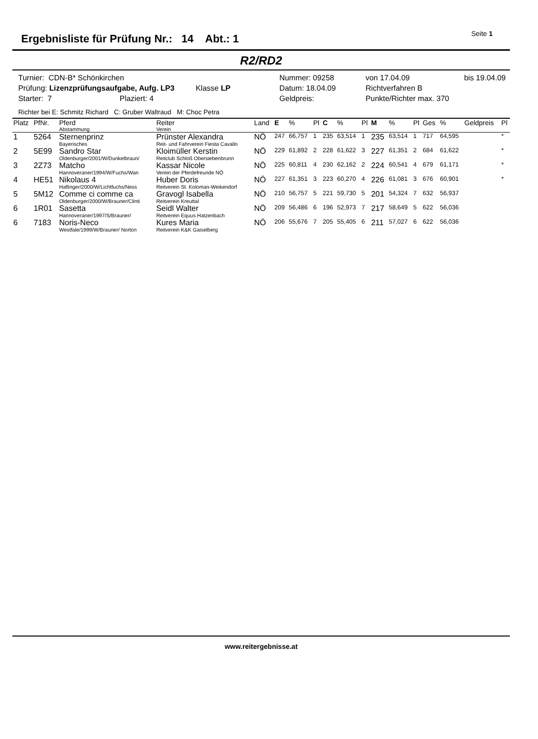Ergebnisliste für Prüfung Nr.: 14 Abt.: 1
Seite 1
R2/RD2
Turnier: CDN-B* Schönkirchen
Nummer: 09258
von 17.04.09
bis 19.04.09
Prüfung: Lizenzprüfungsaufgabe, Aufg. LP3 Klasse LP
Datum: 18.04.09
Richtverfahren B
Starter: 7 Plaziert: 4
Geldpreis:
Punkte/Richter max. 370
Richter bei E: Schmitz Richard C: Gruber Waltraud M: Choc Petra
| Platz | PfNr. | Pferd Abstammung | Reiter Verein | Land | E | % | Pl | C | % | Pl | M | % | Pl | Ges | % | Geldpreis | Pl |
| --- | --- | --- | --- | --- | --- | --- | --- | --- | --- | --- | --- | --- | --- | --- | --- | --- | --- |
| 1 | 5264 | Sternenprinz Bayerisches | Prünster Alexandra Reit- und Fahrverein Fiesta Cavallo | NÖ | 247 | 66,757 | 1 | 235 | 63,514 | 1 | 235 | 63,514 | 1 | 717 | 64,595 | | * |
| 2 | 5E99 | Sandro Star Oldenburger/2001/W/Dunkelbraun/ | Kloimüller Kerstin Reitclub Schloß Obersiebenbrunn | NÖ | 229 | 61,892 | 2 | 228 | 61,622 | 3 | 227 | 61,351 | 2 | 684 | 61,622 | | * |
| 3 | 2Z73 | Matcho Hannoveraner/1994/W/Fuchs/Wan | Kassar Nicole Verein der Pferdefreunde NÖ | NÖ | 225 | 60,811 | 4 | 230 | 62,162 | 2 | 224 | 60,541 | 4 | 679 | 61,171 | | * |
| 4 | HE51 | Nikolaus 4 Haflinger/2000/W/Lichtfuchs/Ness | Huber Doris Reitverein St. Koloman-Weikendorf | NÖ | 227 | 61,351 | 3 | 223 | 60,270 | 4 | 226 | 61,081 | 3 | 676 | 60,901 | | * |
| 5 | 5M12 | Comme ci comme ca Oldenburger/2000/W/Brauner/Clinti | Gravogl Isabella Reitverein Kreuttal | NÖ | 210 | 56,757 | 5 | 221 | 59,730 | 5 | 201 | 54,324 | 7 | 632 | 56,937 | | |
| 6 | 1R01 | Sasetta Hannoveraner/1997/S/Brauner/ | Seidl Walter Reitverein Equus Hatzenbach | NÖ | 209 | 56,486 | 6 | 196 | 52,973 | 7 | 217 | 58,649 | 5 | 622 | 56,036 | | |
| 6 | 7183 | Noris-Neco Westfale/1999/W/Brauner/ Norton | Kures Maria Reitverein K&K Gaiselberg | NÖ | 206 | 55,676 | 7 | 205 | 55,405 | 6 | 211 | 57,027 | 6 | 622 | 56,036 | | |
www.reitergebnisse.at